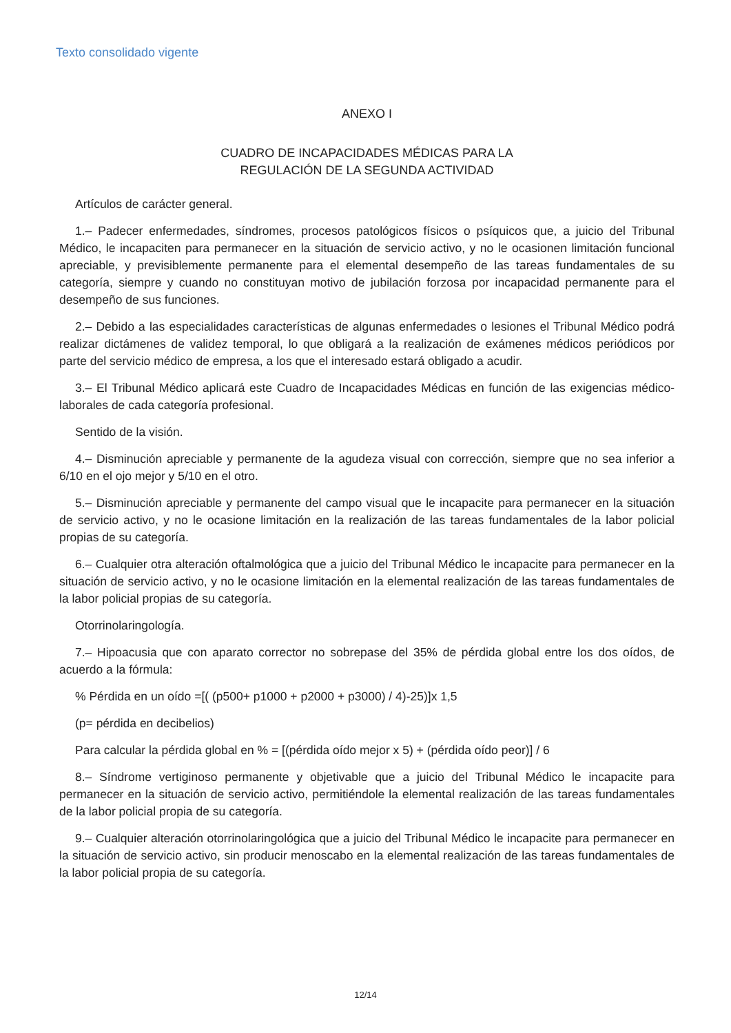Texto consolidado vigente
ANEXO I
CUADRO DE INCAPACIDADES MÉDICAS PARA LA
REGULACIÓN DE LA SEGUNDA ACTIVIDAD
Artículos de carácter general.
1.– Padecer enfermedades, síndromes, procesos patológicos físicos o psíquicos que, a juicio del Tribunal Médico, le incapaciten para permanecer en la situación de servicio activo, y no le ocasionen limitación funcional apreciable, y previsiblemente permanente para el elemental desempeño de las tareas fundamentales de su categoría, siempre y cuando no constituyan motivo de jubilación forzosa por incapacidad permanente para el desempeño de sus funciones.
2.– Debido a las especialidades características de algunas enfermedades o lesiones el Tribunal Médico podrá realizar dictámenes de validez temporal, lo que obligará a la realización de exámenes médicos periódicos por parte del servicio médico de empresa, a los que el interesado estará obligado a acudir.
3.– El Tribunal Médico aplicará este Cuadro de Incapacidades Médicas en función de las exigencias médico-laborales de cada categoría profesional.
Sentido de la visión.
4.– Disminución apreciable y permanente de la agudeza visual con corrección, siempre que no sea inferior a 6/10 en el ojo mejor y 5/10 en el otro.
5.– Disminución apreciable y permanente del campo visual que le incapacite para permanecer en la situación de servicio activo, y no le ocasione limitación en la realización de las tareas fundamentales de la labor policial propias de su categoría.
6.– Cualquier otra alteración oftalmológica que a juicio del Tribunal Médico le incapacite para permanecer en la situación de servicio activo, y no le ocasione limitación en la elemental realización de las tareas fundamentales de la labor policial propias de su categoría.
Otorrinolaringología.
7.– Hipoacusia que con aparato corrector no sobrepase del 35% de pérdida global entre los dos oídos, de acuerdo a la fórmula:
% Pérdida en un oído =[( (p500+ p1000 + p2000 + p3000) / 4)-25)]x 1,5
(p= pérdida en decibelios)
Para calcular la pérdida global en % = [(pérdida oído mejor x 5) + (pérdida oído peor)] / 6
8.– Síndrome vertiginoso permanente y objetivable que a juicio del Tribunal Médico le incapacite para permanecer en la situación de servicio activo, permitiéndole la elemental realización de las tareas fundamentales de la labor policial propia de su categoría.
9.– Cualquier alteración otorrinolaringológica que a juicio del Tribunal Médico le incapacite para permanecer en la situación de servicio activo, sin producir menoscabo en la elemental realización de las tareas fundamentales de la labor policial propia de su categoría.
12/14